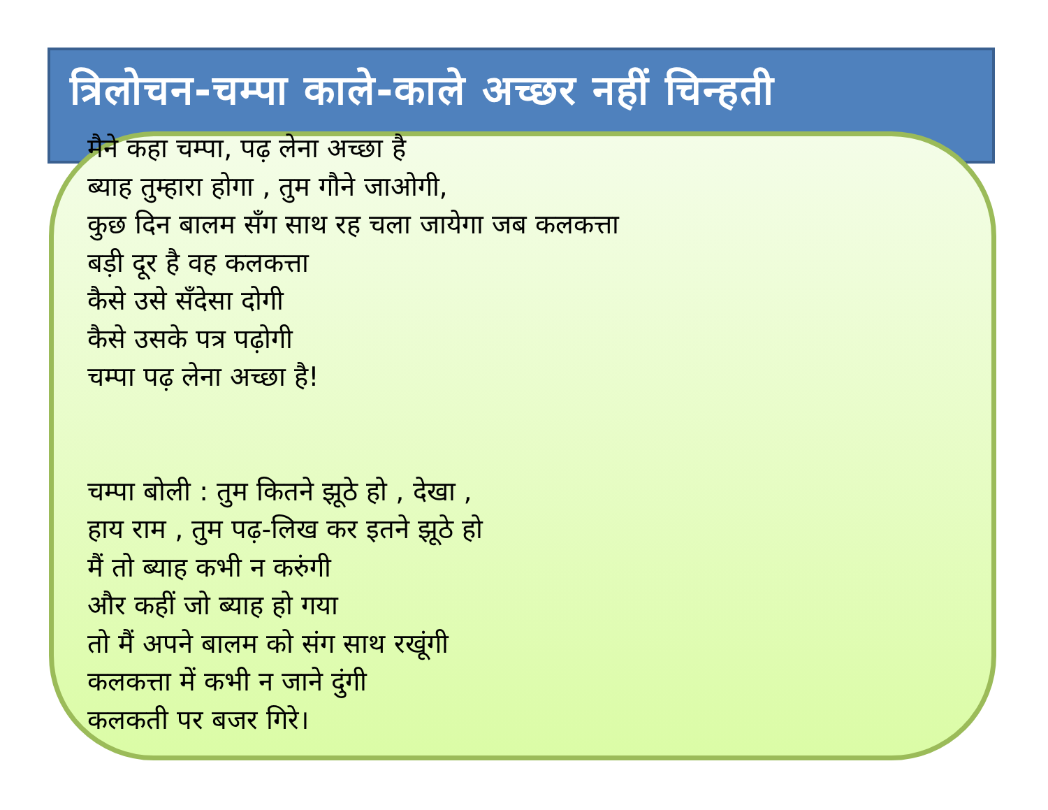त्रिलोचन-चम्पा काले-काले अच्छर नहीं चिन्हती
मैने कहा चम्पा, पढ़ लेना अच्छा है
ब्याह तुम्हारा होगा , तुम गौने जाओगी,
कुछ दिन बालम सँग साथ रह चला जायेगा जब कलकत्ता
बड़ी दूर है वह कलकत्ता
कैसे उसे सँदेसा दोगी
कैसे उसके पत्र पढ़ोगी
चम्पा पढ़ लेना अच्छा है!
चम्पा बोली : तुम कितने झूठे हो , देखा ,
हाय राम , तुम पढ़-लिख कर इतने झूठे हो
मैं तो ब्याह कभी न करुंगी
और कहीं जो ब्याह हो गया
तो मैं अपने बालम को संग साथ रखूंगी
कलकत्ता में कभी न जाने दुंगी
कलकती पर बजर गिरे।